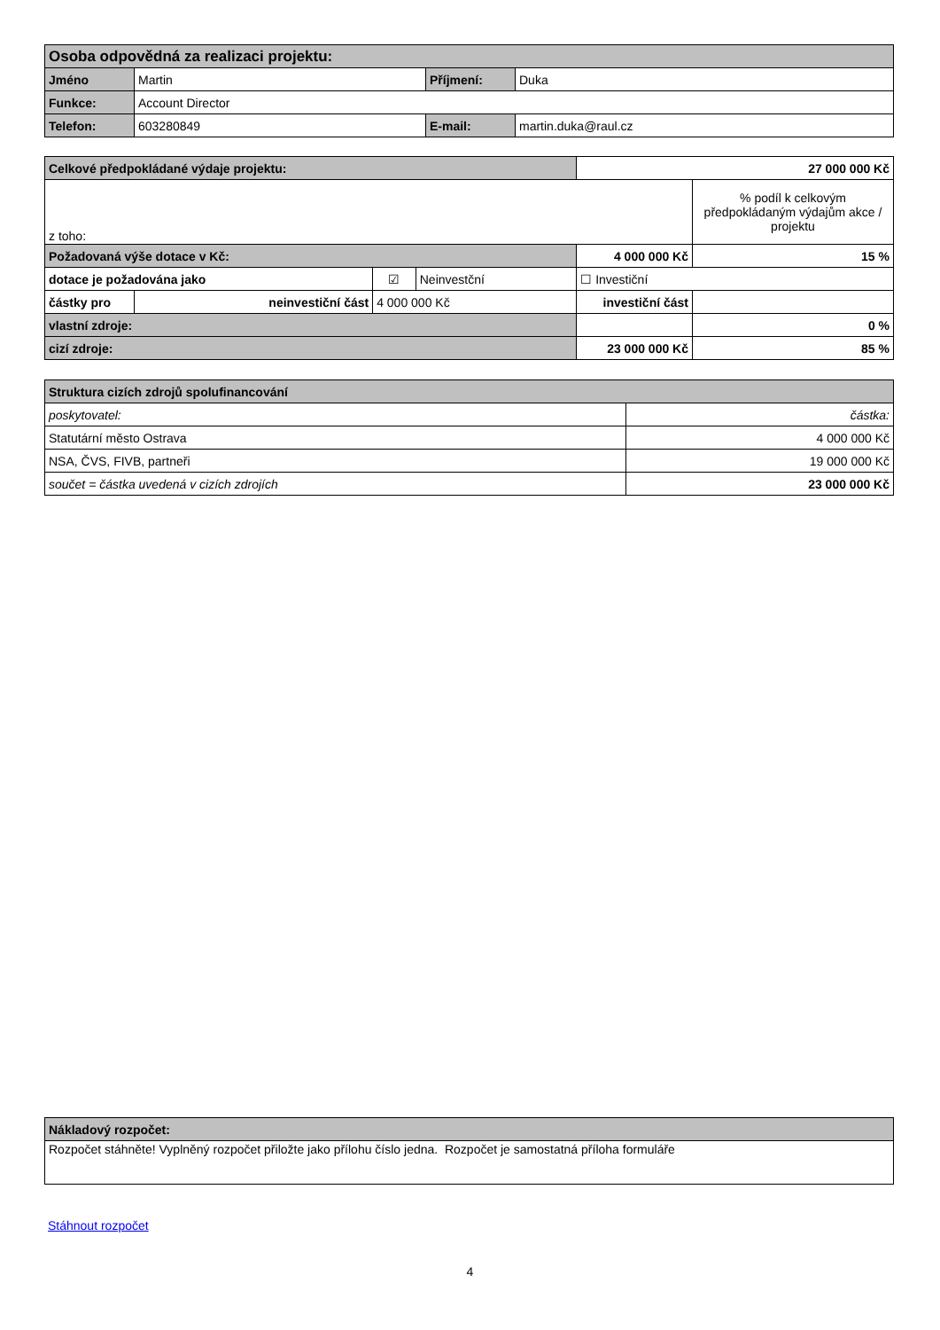| Osoba odpovědná za realizaci projektu: | | | |
| Jméno | Martin | Příjmení: | Duka |
| Funkce: | Account Director | | |
| Telefon: | 603280849 | E-mail: | martin.duka@raul.cz |
| Celkové předpokládané výdaje projektu: | | | | | 27 000 000 Kč | |
| z toho: | | | | | | % podíl k celkovým předpokládaným výdajům akce / projektu |
| Požadovaná výše dotace v Kč: | | | | | 4 000 000 Kč | 15 % |
| dotace je požadována jako | | | ☑ | Neinvestční | ☐ Investiční | |
| částky pro | neinvestiční část | 4 000 000 Kč | | | investiční část | |
| vlastní zdroje: | | | | | | 0 % |
| cizí zdroje: | | | | | 23 000 000 Kč | 85 % |
| Struktura cizích zdrojů spolufinancování | |
| poskytovatel: | částka: |
| Statutární město Ostrava | 4 000 000 Kč |
| NSA, ČVS, FIVB, partneři | 19 000 000 Kč |
| součet = částka uvedená v cizích zdrojích | 23 000 000 Kč |
| Nákladový rozpočet: |
| Rozpočet stáhněte! Vyplněný rozpočet přiložte jako přílohu číslo jedna. Rozpočet je samostatná příloha formuláře |
Stáhnout rozpočet
4